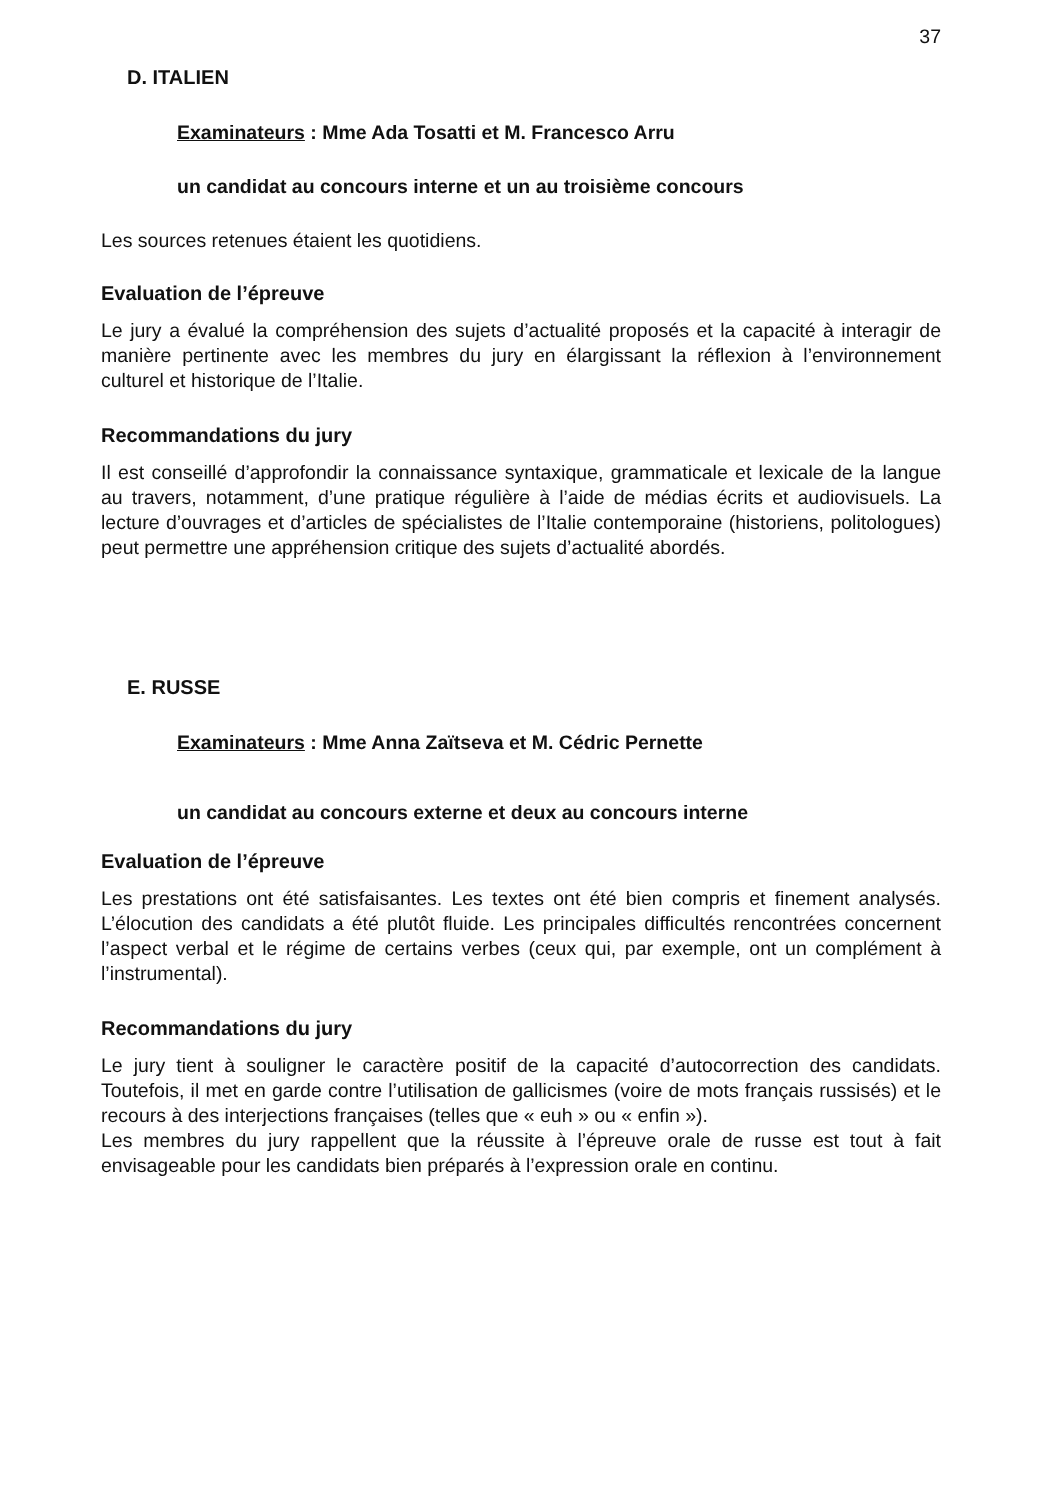37
D. ITALIEN
Examinateurs : Mme Ada Tosatti et M. Francesco Arru
un candidat au concours interne et un au troisième concours
Les sources retenues étaient les quotidiens.
Evaluation de l’épreuve
Le jury a évalué la compréhension des sujets d’actualité proposés et la capacité à interagir de manière pertinente avec les membres du jury en élargissant la réflexion à l’environnement culturel et historique de l’Italie.
Recommandations du jury
Il est conseillé d’approfondir la connaissance syntaxique, grammaticale et lexicale de la langue au travers, notamment, d’une pratique régulière à l’aide de médias écrits et audiovisuels. La lecture d’ouvrages et d’articles de spécialistes de l’Italie contemporaine (historiens, politologues) peut permettre une appréhension critique des sujets d’actualité abordés.
E. RUSSE
Examinateurs : Mme Anna Zaïtseva et M. Cédric Pernette
un candidat au concours externe et deux au concours interne
Evaluation de l’épreuve
Les prestations ont été satisfaisantes. Les textes ont été bien compris et finement analysés. L’élocution des candidats a été plutôt fluide. Les principales difficultés rencontrées concernent l’aspect verbal et le régime de certains verbes (ceux qui, par exemple, ont un complément à l’instrumental).
Recommandations du jury
Le jury tient à souligner le caractère positif de la capacité d’autocorrection des candidats. Toutefois, il met en garde contre l’utilisation de gallicismes (voire de mots français russisés) et le recours à des interjections françaises (telles que « euh » ou « enfin »).
Les membres du jury rappellent que la réussite à l’épreuve orale de russe est tout à fait envisageable pour les candidats bien préparés à l’expression orale en continu.